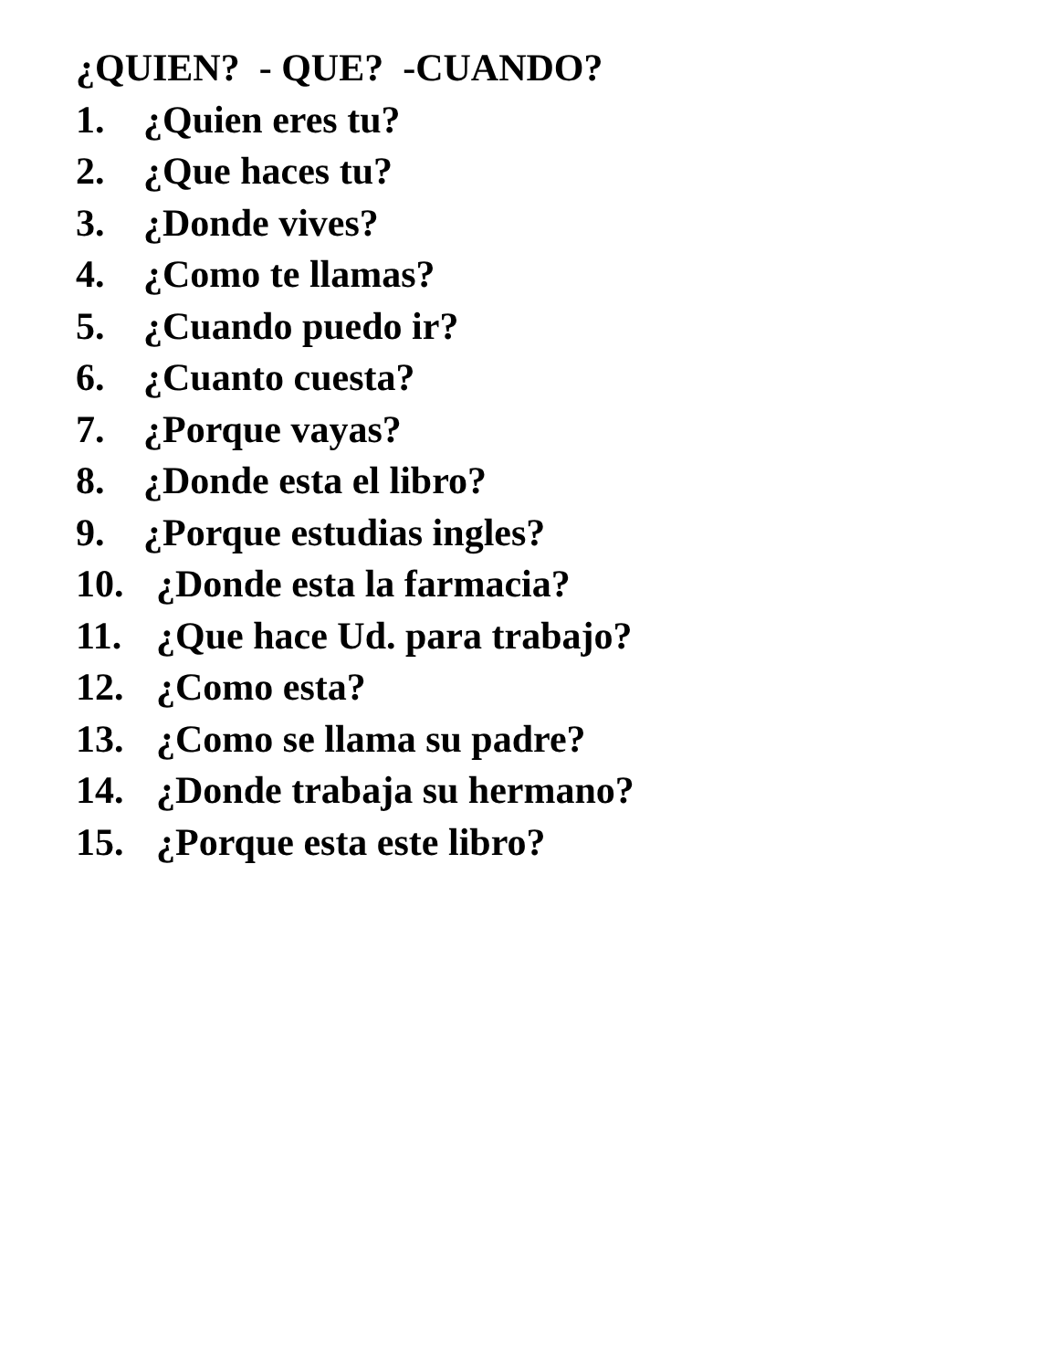¿QUIEN? - QUE? -CUANDO?
1. ¿Quien eres tu?
2. ¿Que haces tu?
3. ¿Donde vives?
4. ¿Como te llamas?
5. ¿Cuando puedo ir?
6. ¿Cuanto cuesta?
7. ¿Porque vayas?
8. ¿Donde esta el libro?
9. ¿Porque estudias ingles?
10. ¿Donde esta la farmacia?
11. ¿Que hace Ud. para trabajo?
12. ¿Como esta?
13. ¿Como se llama su padre?
14. ¿Donde trabaja su hermano?
15. ¿Porque esta este libro?